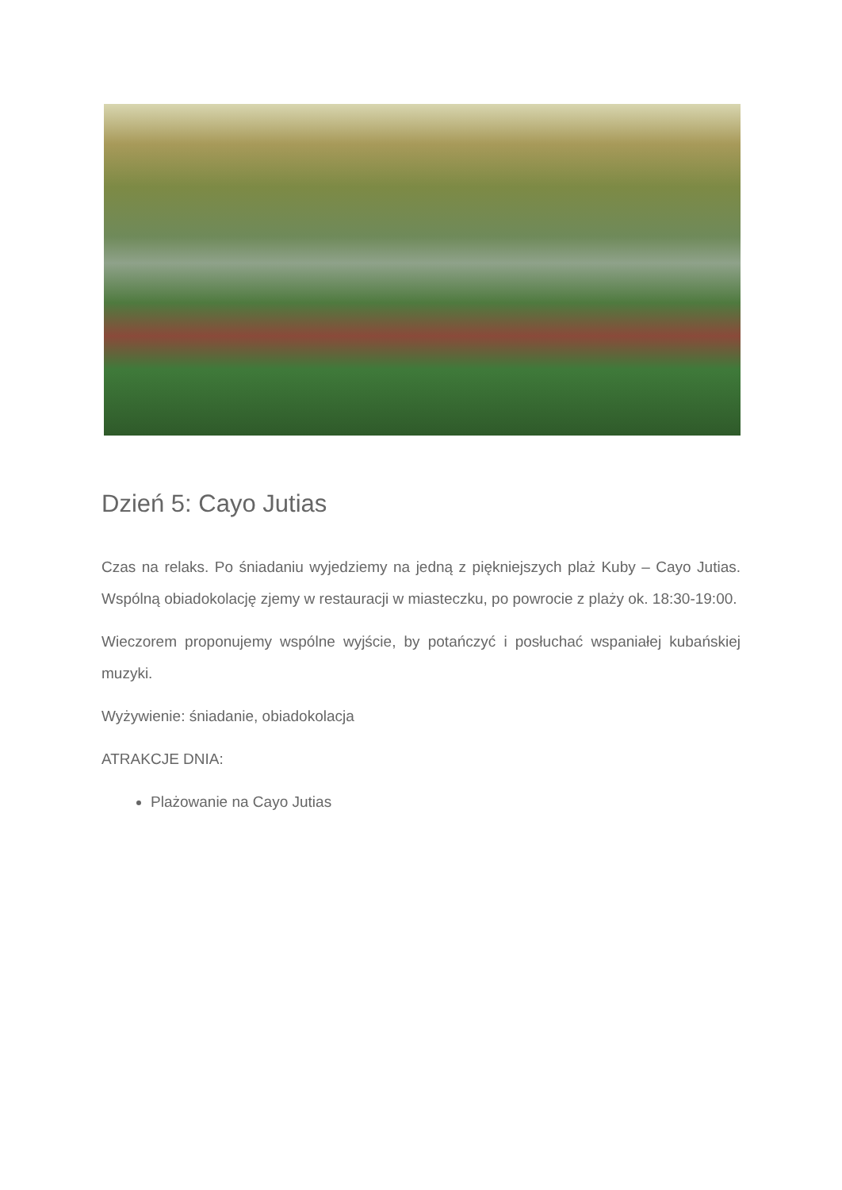Dzień 5: Cayo Jutias
Czas na relaks. Po śniadaniu wyjedziemy na jedną z piękniejszych plaż Kuby – Cayo Jutias. Wspólną obiadokolację zjemy w restauracji w miasteczku, po powrocie z plaży ok. 18:30-19:00.
Wieczorem proponujemy wspólne wyjście, by potańczyć i posłuchać wspaniałej kubańskiej muzyki.
Wyżywienie: śniadanie, obiadokolacja
ATRAKCJE DNIA:
Plażowanie na Cayo Jutias